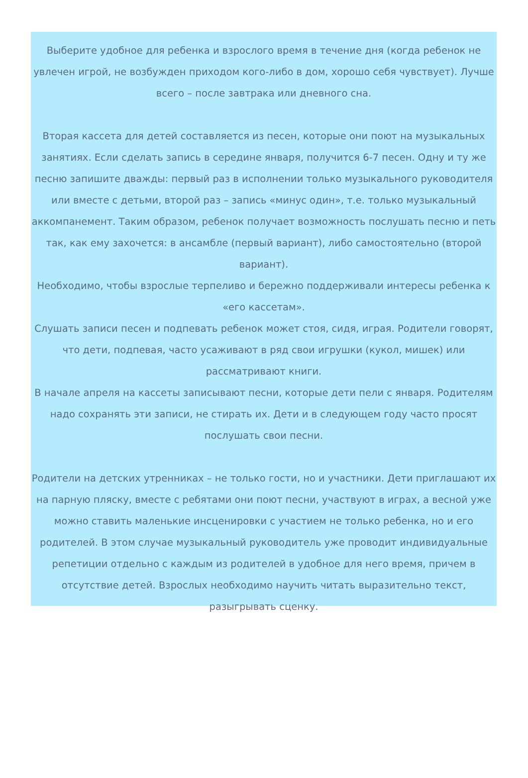Выберите удобное для ребенка и взрослого время в течение дня (когда ребенок не увлечен игрой, не возбужден приходом кого-либо в дом, хорошо себя чувствует). Лучше всего – после завтрака или дневного сна.
Вторая кассета для детей составляется из песен, которые они поют на музыкальных занятиях. Если сделать запись в середине января, получится 6-7 песен. Одну и ту же песню запишите дважды: первый раз в исполнении только музыкального руководителя или вместе с детьми, второй раз – запись «минус один», т.е. только музыкальный аккомпанемент. Таким образом, ребенок получает возможность послушать песню и петь так, как ему захочется: в ансамбле (первый вариант), либо самостоятельно (второй вариант).
Необходимо, чтобы взрослые терпеливо и бережно поддерживали интересы ребенка к «его кассетам».
Слушать записи песен и подпевать ребенок может стоя, сидя, играя. Родители говорят, что дети, подпевая, часто усаживают в ряд свои игрушки (кукол, мишек) или рассматривают книги.
В начале апреля на кассеты записывают песни, которые дети пели с января. Родителям надо сохранять эти записи, не стирать их. Дети и в следующем году часто просят послушать свои песни.
Родители на детских утренниках – не только гости, но и участники. Дети приглашают их на парную пляску, вместе с ребятами они поют песни, участвуют в играх, а весной уже можно ставить маленькие инсценировки с участием не только ребенка, но и его родителей. В этом случае музыкальный руководитель уже проводит индивидуальные репетиции отдельно с каждым из родителей в удобное для него время, причем в отсутствие детей. Взрослых необходимо научить читать выразительно текст, разыгрывать сценку.